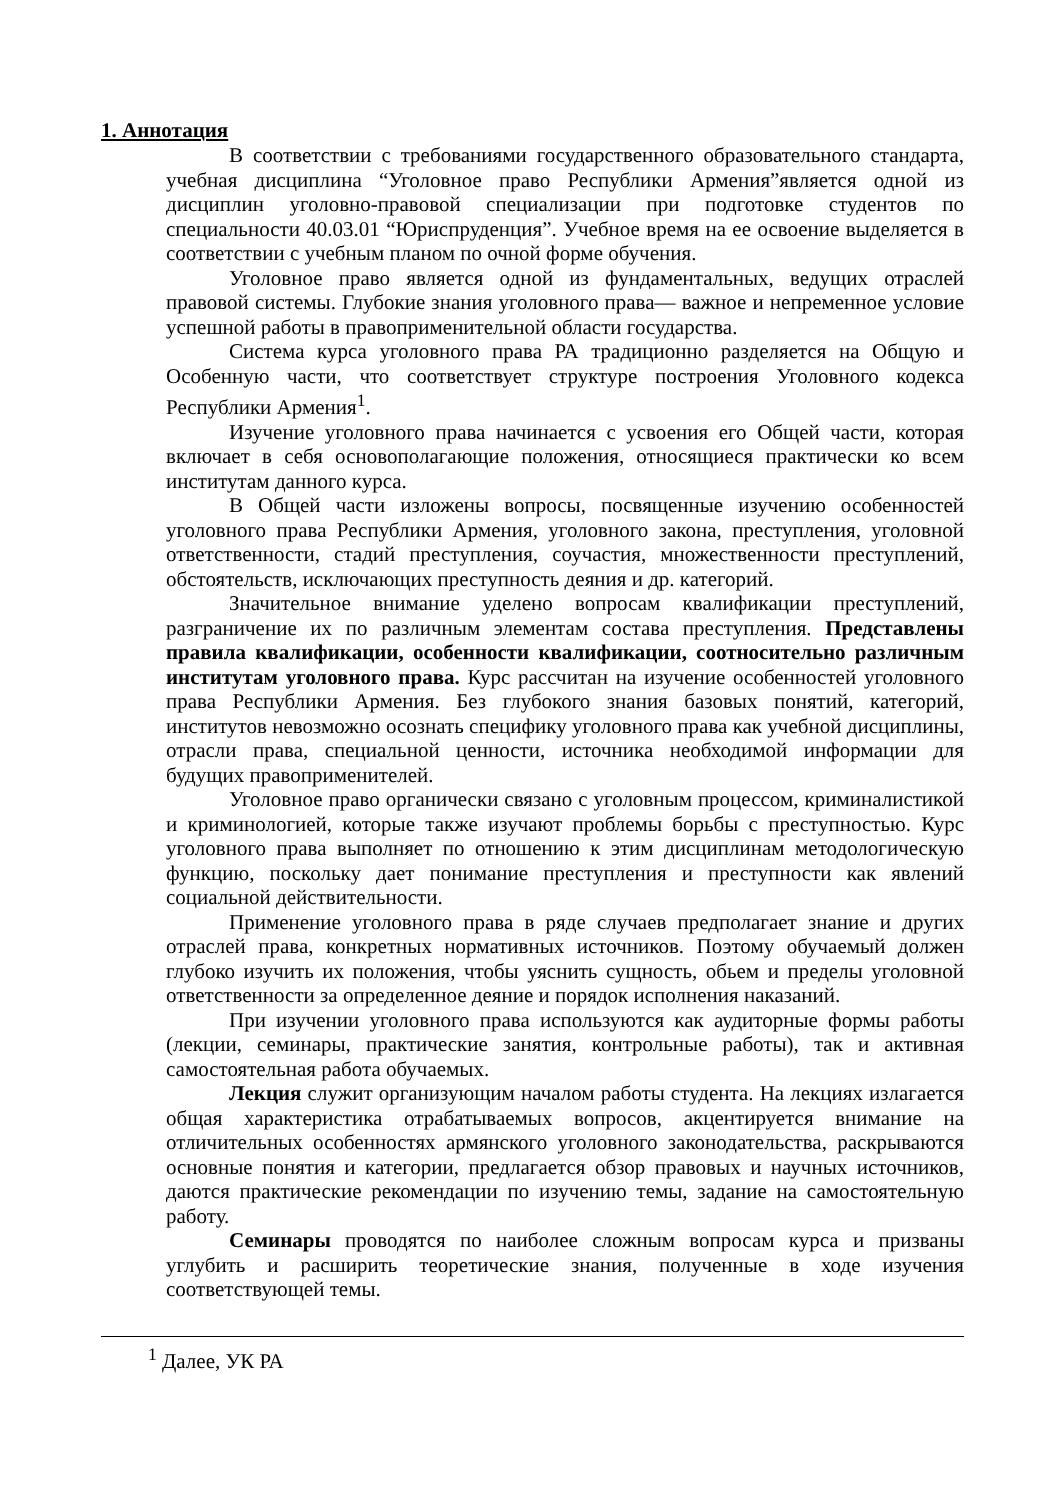1. Аннотация
В соответствии с требованиями государственного образовательного стандарта, учебная дисциплина “Уголовное право Республики Армения”является одной из дисциплин уголовно-правовой специализации при подготовке студентов по специальности 40.03.01 “Юриспруденция”. Учебное время на ее освоение выделяется в соответствии с учебным планом по очной форме обучения.
Уголовное право является одной из фундаментальных, ведущих отраслей правовой системы. Глубокие знания уголовного права— важное и непременное условие успешной работы в правоприменительной области государства.
Система курса уголовного права РА традиционно разделяется на Общую и Особенную части, что соответствует структуре построения Уголовного кодекса Республики Армения<sup>1</sup>.
Изучение уголовного права начинается с усвоения его Общей части, которая включает в себя основополагающие положения, относящиеся практически ко всем институтам данного курса.
В Общей части изложены вопросы, посвященные изучению особенностей уголовного права Республики Армения, уголовного закона, преступления, уголовной ответственности, стадий преступления, соучастия, множественности преступлений, обстоятельств, исключающих преступность деяния и др. категорий.
Значительное внимание уделено вопросам квалификации преступлений, разграничение их по различным элементам состава преступления. Представлены правила квалификации, особенности квалификации, соотносительно различным институтам уголовного права. Курс рассчитан на изучение особенностей уголовного права Республики Армения. Без глубокого знания базовых понятий, категорий, институтов невозможно осознать специфику уголовного права как учебной дисциплины, отрасли права, специальной ценности, источника необходимой информации для будущих правоприменителей.
Уголовное право органически связано с уголовным процессом, криминалистикой и криминологией, которые также изучают проблемы борьбы с преступностью. Курс уголовного права выполняет по отношению к этим дисциплинам методологическую функцию, поскольку дает понимание преступления и преступности как явлений социальной действительности.
Применение уголовного права в ряде случаев предполагает знание и других отраслей права, конкретных нормативных источников. Поэтому обучаемый должен глубоко изучить их положения, чтобы уяснить сущность, обьем и пределы уголовной ответственности за определенное деяние и порядок исполнения наказаний.
При изучении уголовного права используются как аудиторные формы работы (лекции, семинары, практические занятия, контрольные работы), так и активная самостоятельная работа обучаемых.
Лекция служит организующим началом работы студента. На лекциях излагается общая характеристика отрабатываемых вопросов, акцентируется внимание на отличительных особенностях армянского уголовного законодательства, раскрываются основные понятия и категории, предлагается обзор правовых и научных источников, даются практические рекомендации по изучению темы, задание на самостоятельную работу.
Семинары проводятся по наиболее сложным вопросам курса и призваны углубить и расширить теоретические знания, полученные в ходе изучения соответствующей темы.
<sup>1</sup> Далее, УК РА